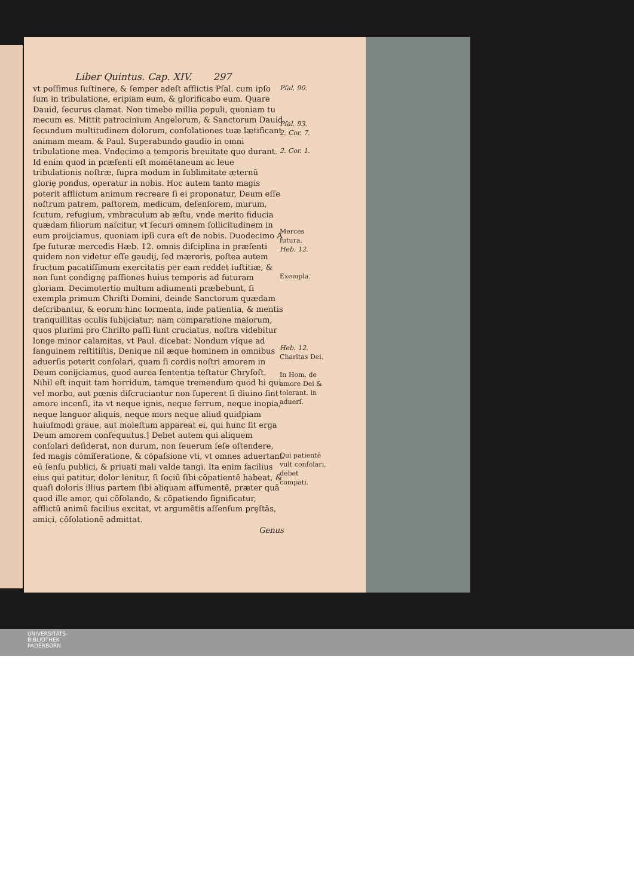Liber Quintus. Cap. XIV. 297
vt poſſimus ſuſtinere, & ſemper adeſt afflictis Pſal. cum ipſo ſum in tribulatione, eripiam eum, & glorificabo eum. Quare Dauid, ſecurus clamat. Non timebo millia populi, quoniam tu mecum es. Mittit patrocinium Angelorum, & Sanctorum Dauid ſecundum multitudinem dolorum, conſolationes tuæ lætificant animam meam. & Paul. Superabundo gaudio in omni tribulatione mea. Vndecimo a temporis breuitate quo durant. Id enim quod in præſenti eſt momētaneum ac leue tribulationis noſtræ, ſupra modum in ſublimitate æternū gloriȩ pondus, operatur in nobis. Hoc autem tanto magis poterit afflictum animum recreare ſi ei proponatur, Deum eſſe noſtrum patrem, paſtorem, medicum, defenſorem, murum, ſcutum, refugium, vmbraculum ab æſtu, vnde merito fiducia quædam filiorum naſcitur, vt ſecuri omnem ſollicitudinem in eum proijciamus, quoniam ipſi cura eſt de nobis. Duodecimo A ſpe futuræ mercedis Hæb. 12. omnis diſciplina in præſenti quidem non videtur eſſe gaudij, ſed mæroris, poſtea autem fructum pacatiſſimum exercitatis per eam reddet iuſtitiæ, & non ſunt condignȩ paſſiones huius temporis ad futuram gloriam. Decimotertio multum adiumenti præbebunt, ſi exempla primum Chriſti Domini, deinde Sanctorum quædam deſcribantur, & eorum hinc tormenta, inde patientia, & mentis tranquillitas oculis ſubijciatur; nam comparatione maiorum, quos plurimi pro Chriſto paſſi ſunt cruciatus, noſtra videbitur longe minor calamitas, vt Paul. dicebat: Nondum vſque ad ſanguinem reſtitiſtis, Denique nil æque hominem in omnibus aduerſis poterit conſolari, quam ſi cordis noſtri amorem in Deum conijciamus, quod aurea ſententia teſtatur Chryſoſt. Nihil eſt inquit tam horridum, tamque tremendum quod hi qui vel morbo, aut pœnis diſcruciantur non ſuperent ſi diuino ſint amore incenſi, ita vt neque ignis, neque ferrum, neque inopia, neque languor aliquis, neque mors neque aliud quidpiam huiuſmodi graue, aut moleſtum appareat ei, qui hunc ſit erga Deum amorem conſequutus.] Debet autem qui aliquem conſolari deſiderat, non durum, non ſeuerum ſeſe oſtendere, ſed magis cōmiſeratione, & cōpaſsione vti, vt omnes aduertant eū ſenſu publici, & priuati mali valde tangi. Ita enim facilius eius qui patitur, dolor lenitur, ſi ſociū ſibi cōpatientē habeat, & quaſi doloris illius partem ſibi aliquam aſſumentē, præter quā quod ille amor, qui cōſolando, & cōpatiendo ſignificatur, afflictū animū facilius excitat, vt argumētis aſſenſum prȩſtās, amici, cōſolationē admittat.
Genus
Pſal. 90.
Pſal. 93.
2. Cor. 7.
2. Cor. 1.
Merces futura.
Heb. 12.
Exempla.
Heb. 12.
Charitas Dei.
In Hom. de amore Dei & tolerant. in aduerſ.
Qui patientē vult conſolari, debet compati.
UNIVERSITÄTS-
BIBLIOTHEK
PADERBORN